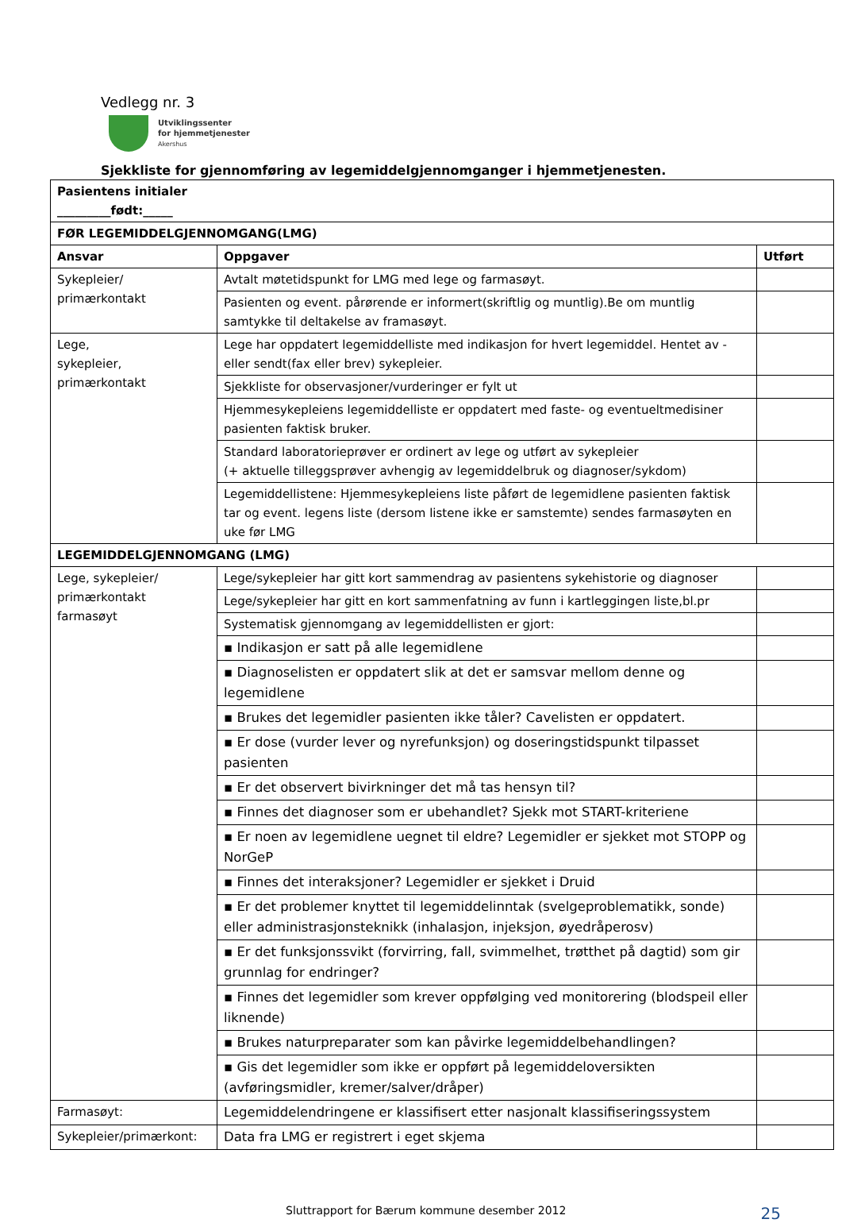Vedlegg nr. 3
Utviklingssenter
for hjemmetjenester
Akershus
Sjekkliste for gjennomføring av legemiddelgjennomganger i hjemmetjenesten.
| Pasientens initialer _________født:_____ | | |
| --- | --- | --- |
| FØR LEGEMIDDELGJENNOMGANG(LMG) | | |
| Ansvar | Oppgaver | Utført |
| Sykepleier/ primærkontakt | Avtalt møtetidspunkt for LMG med lege og farmasøyt. | |
| | Pasienten og event. pårørende er informert(skriftlig og muntlig).Be om muntlig samtykke til deltakelse av framasøyt. | |
| Lege, sykepleier, primærkontakt | Lege har oppdatert legemiddelliste med indikasjon for hvert legemiddel. Hentet av - eller sendt(fax eller brev) sykepleier. | |
| | Sjekkliste for observasjoner/vurderinger er fylt ut | |
| | Hjemmesykepleiens legemiddelliste er oppdatert med faste- og eventueltmedisiner pasienten faktisk bruker. | |
| | Standard laboratorieprøver er ordinert av lege og utført av sykepleier (+ aktuelle tilleggsprøver avhengig av legemiddelbruk og diagnoser/sykdom) | |
| | Legemiddellistene: Hjemmesykepleiens liste påført de legemidlene pasienten faktisk tar og event. legens liste (dersom listene ikke er samstemte) sendes farmasøyten en uke før LMG | |
| LEGEMIDDELGJENNOMGANG (LMG) | | |
| Lege, sykepleier/ primærkontakt farmasøyt | Lege/sykepleier har gitt kort sammendrag av pasientens sykehistorie og diagnoser | |
| | Lege/sykepleier har gitt en kort sammenfatning av funn i kartleggingen liste,bl.pr | |
| | Systematisk gjennomgang av legemiddellisten er gjort: | |
| | ▪ Indikasjon er satt på alle legemidlene | |
| | ▪ Diagnoselisten er oppdatert slik at det er samsvar mellom denne og legemidlene | |
| | ▪ Brukes det legemidler pasienten ikke tåler? Cavelisten er oppdatert. | |
| | ▪ Er dose (vurder lever og nyrefunksjon) og doseringstidspunkt tilpasset pasienten | |
| | ▪ Er det observert bivirkninger det må tas hensyn til? | |
| | ▪ Finnes det diagnoser som er ubehandlet? Sjekk mot START-kriteriene | |
| | ▪ Er noen av legemidlene uegnet til eldre? Legemidler er sjekket mot STOPP og NorGeP | |
| | ▪ Finnes det interaksjoner? Legemidler er sjekket i Druid | |
| | ▪ Er det problemer knyttet til legemiddelinntak (svelgeproblematikk, sonde) eller administrasjonsteknikk (inhalasjon, injeksjon, øyedråperosv) | |
| | ▪ Er det funksjonssvikt (forvirring, fall, svimmelhet, trøtthet på dagtid) som gir grunnlag for endringer? | |
| | ▪ Finnes det legemidler som krever oppfølging ved monitorering (blodspeil eller liknende) | |
| | ▪ Brukes naturpreparater som kan påvirke legemiddelbehandlingen? | |
| | ▪ Gis det legemidler som ikke er oppført på legemiddeloversikten (avføringsmidler, kremer/salver/dråper) | |
| Farmasøyt: | Legemiddelendringene er klassifisert etter nasjonalt klassifiseringssystem | |
| Sykepleier/primærkont: | Data fra LMG er registrert i eget skjema | |
Sluttrapport for Bærum kommune desember 2012 25